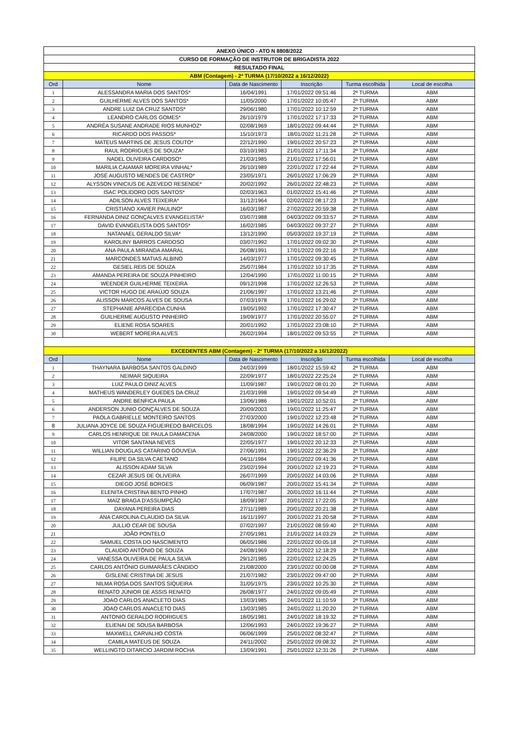| ANEXO ÚNICO - ATO N 8808/2022 | | | | | |
| CURSO DE FORMAÇÃO DE INSTRUTOR DE BRIGADISTA 2022 | | | | | |
| RESULTADO FINAL | | | | | |
| ABM (Contagem) - 2ª TURMA (17/10/2022 a 16/12/2022) | | | | | |
| Ord | Nome | Data de Nascimento | Inscrição | Turma escolhida | Local de escolha |
| 1 | ALESSANDRA MARIA DOS SANTOS* | 16/04/1991 | 17/01/2022 09:51:46 | 2ª TURMA | ABM |
| 2 | GUILHERME ALVES DOS SANTOS* | 11/05/2000 | 17/01/2022 10:05:47 | 2ª TURMA | ABM |
| 3 | ANDRE LUIZ DA CRUZ SANTOS* | 29/06/1980 | 17/01/2022 10:12:59 | 2ª TURMA | ABM |
| 4 | LEANDRO CARLOS GOMES* | 26/10/1979 | 17/01/2022 17:17:33 | 2ª TURMA | ABM |
| 5 | ANDRÉA SUSANE ANDRADE RIOS MUNHOZ* | 02/08/1969 | 18/01/2022 09:44:44 | 2ª TURMA | ABM |
| 6 | RICARDO DOS PASSOS* | 15/10/1973 | 18/01/2022 11:21:28 | 2ª TURMA | ABM |
| 7 | MATEUS MARTINS DE JESUS COUTO* | 22/12/1990 | 19/01/2022 20:57:23 | 2ª TURMA | ABM |
| 8 | RAUL RODRIGUES DE SOUZA* | 03/10/1983 | 21/01/2022 17:11:34 | 2ª TURMA | ABM |
| 9 | NADEL OLIVEIRA CARDOSO* | 21/03/1985 | 21/01/2022 17:56:01 | 2ª TURMA | ABM |
| 10 | MARILIA CAIAMAR MOREIRA VINHAL* | 26/10/1989 | 22/01/2022 17:22:44 | 2ª TURMA | ABM |
| 11 | JOSÉ AUGUSTO MENDES DE CASTRO* | 23/05/1971 | 26/01/2022 17:06:29 | 2ª TURMA | ABM |
| 12 | ALYSSON VINICIUS DE AZEVEDO RESENDE* | 20/02/1992 | 26/01/2022 22:48:23 | 2ª TURMA | ABM |
| 13 | ISAC POLIDORO DOS SANTOS* | 02/03/1963 | 01/02/2022 15:41:46 | 2ª TURMA | ABM |
| 14 | ADILSON ALVES TEIXEIRA* | 31/12/1964 | 02/02/2022 08:17:23 | 2ª TURMA | ABM |
| 15 | CRISTIANO XAVIER PAULINO* | 16/03/1987 | 27/02/2022 20:59:38 | 2ª TURMA | ABM |
| 16 | FERNANDA DINIZ GONÇALVES EVANGELISTA* | 03/07/1988 | 04/03/2022 09:33:57 | 2ª TURMA | ABM |
| 17 | DAVID EVANGELISTA DOS SANTOS* | 16/02/1985 | 04/03/2022 09:37:27 | 2ª TURMA | ABM |
| 18 | NATANAEL GERALDO SILVA* | 13/12/1990 | 05/03/2022 19:37:19 | 2ª TURMA | ABM |
| 19 | KAROLINY BARROS CARDOSO | 03/07/1992 | 17/01/2022 09:02:30 | 2ª TURMA | ABM |
| 20 | ANA PAULA MIRANDA AMARAL | 26/08/1991 | 17/01/2022 09:22:16 | 2ª TURMA | ABM |
| 21 | MARCONDES MATIAS ALBINO | 14/03/1977 | 17/01/2022 09:30:45 | 2ª TURMA | ABM |
| 22 | GESIEL REIS DE SOUZA | 25/07/1984 | 17/01/2022 10:17:35 | 2ª TURMA | ABM |
| 23 | AMANDA PEREIRA DE SOUZA PINHEIRO | 12/04/1990 | 17/01/2022 11:00:15 | 2ª TURMA | ABM |
| 24 | WEENDER GUILHERME TEIXEIRA | 09/12/1998 | 17/01/2022 12:26:53 | 2ª TURMA | ABM |
| 25 | VICTOR HUGO DE ARAÚJO SOUZA | 21/06/1997 | 17/01/2022 13:21:46 | 2ª TURMA | ABM |
| 26 | ALISSON MARCOS ALVES DE SOUSA | 07/03/1978 | 17/01/2022 16:29:02 | 2ª TURMA | ABM |
| 27 | STEPHANIE APARECIDA CUNHA | 19/05/1992 | 17/01/2022 17:30:47 | 2ª TURMA | ABM |
| 28 | GUILHERME AUGUSTO PINHEIRO | 19/09/1977 | 17/01/2022 20:55:07 | 2ª TURMA | ABM |
| 29 | ELIENE ROSA SOARES | 20/01/1992 | 17/01/2022 23:08:10 | 2ª TURMA | ABM |
| 30 | WEBERT MOREIRA ALVES | 26/02/1994 | 18/01/2022 09:53:55 | 2ª TURMA | ABM |
| EXCEDENTES ABM (Contagem) - 2ª TURMA (17/10/2022 a 16/12/2022) | | | | | |
| Ord | Nome | Data de Nascimento | Inscrição | Turma escolhida | Local de escolha |
| 1 | THAYNARA BARBOSA SANTOS GALDINO | 24/03/1999 | 18/01/2022 15:59:42 | 2ª TURMA | ABM |
| 2 | NEIMAR SIQUEIRA | 22/09/1977 | 18/01/2022 22:25:24 | 2ª TURMA | ABM |
| 3 | LUIZ PAULO DINIZ ALVES | 11/09/1987 | 19/01/2022 08:01:20 | 2ª TURMA | ABM |
| 4 | MATHEUS WANDERLEY GUEDES DA CRUZ | 21/03/1998 | 19/01/2022 09:54:49 | 2ª TURMA | ABM |
| 5 | ANDRE BENFICA PAULA | 13/06/1986 | 19/01/2022 10:52:01 | 2ª TURMA | ABM |
| 6 | ANDERSON JUNIO GONÇALVES DE SOUZA | 20/09/2003 | 19/01/2022 11:25:47 | 2ª TURMA | ABM |
| 7 | PAOLA GABRIELLE MONTEIRO SANTOS | 27/03/2000 | 19/01/2022 12:23:48 | 2ª TURMA | ABM |
| 8 | JULIANA JOYCE DE SOUZA FIGUEIREDO BARCELOS | 18/08/1994 | 19/01/2022 14:26:01 | 2ª TURMA | ABM |
| 9 | CARLOS HENRIQUE DE PAULA DAMACENA | 24/08/2000 | 19/01/2022 18:57:00 | 2ª TURMA | ABM |
| 10 | VITOR SANTANA NEVES | 22/05/1977 | 19/01/2022 20:12:33 | 2ª TURMA | ABM |
| 11 | WILLIAN DOUGLAS CATARINO GOUVEIA | 27/06/1991 | 19/01/2022 22:36:29 | 2ª TURMA | ABM |
| 12 | FILIPE DA SILVA CAETANO | 04/11/1984 | 20/01/2022 09:41:36 | 2ª TURMA | ABM |
| 13 | ALISSON ADAM SILVA | 23/02/1994 | 20/01/2022 12:19:23 | 2ª TURMA | ABM |
| 14 | CEZAR JESUS DE OLIVEIRA | 26/07/1999 | 20/01/2022 14:03:06 | 2ª TURMA | ABM |
| 15 | DIEGO JOSÉ BORGES | 06/09/1987 | 20/01/2022 15:41:34 | 2ª TURMA | ABM |
| 16 | ELENITA CRISTINA BENTO PINHO | 17/07/1987 | 20/01/2022 16:11:44 | 2ª TURMA | ABM |
| 17 | MAÍZ BRAGA D'ASSUMPÇÃO | 18/09/1987 | 20/01/2022 17:22:05 | 2ª TURMA | ABM |
| 18 | DAYANA PEREIRA DIAS | 27/11/1989 | 20/01/2022 20:21:38 | 2ª TURMA | ABM |
| 19 | ANA CAROLINA CLAUDIO DA SILVA | 16/11/1997 | 20/01/2022 21:20:58 | 2ª TURMA | ABM |
| 20 | JULLIO CEAR DE SOUSA | 07/02/1997 | 21/01/2022 08:59:40 | 2ª TURMA | ABM |
| 21 | JOÃO PONTELO | 27/05/1981 | 21/01/2022 14:03:29 | 2ª TURMA | ABM |
| 22 | SAMUEL COSTA DO NASCIMENTO | 06/05/1986 | 22/01/2022 00:05:18 | 2ª TURMA | ABM |
| 23 | CLAUDIO ANTÔNIO DE SOUZA | 24/08/1969 | 22/01/2022 12:18:29 | 2ª TURMA | ABM |
| 24 | VANESSA OLIVEIRA DE PAULA SILVA | 29/12/1985 | 22/01/2022 12:24:25 | 2ª TURMA | ABM |
| 25 | CARLOS ANTÔNIO GUIMARÃES CÂNDIDO | 21/08/2000 | 23/01/2022 00:00:08 | 2ª TURMA | ABM |
| 26 | GISLENE CRISTINA DE JESUS | 21/07/1982 | 23/01/2022 09:47:00 | 2ª TURMA | ABM |
| 27 | NILMA ROSA DOS SANTOS SIQUEIRA | 31/05/1975 | 23/01/2022 10:25:30 | 2ª TURMA | ABM |
| 28 | RENATO JÚNIOR DE ASSIS RENATO | 26/08/1977 | 24/01/2022 09:05:49 | 2ª TURMA | ABM |
| 29 | JOAO CARLOS ANACLETO DIAS | 13/03/1985 | 24/01/2022 11:10:59 | 2ª TURMA | ABM |
| 30 | JOAO CARLOS ANACLETO DIAS | 13/03/1985 | 24/01/2022 11:20:20 | 2ª TURMA | ABM |
| 31 | ANTONIO GERALDO RODRIGUES | 18/05/1981 | 24/01/2022 18:19:32 | 2ª TURMA | ABM |
| 32 | ELIENAI DE SOUSA BARBOSA | 12/06/1993 | 24/01/2022 19:36:27 | 2ª TURMA | ABM |
| 33 | MAXWELL CARVALHO COSTA | 06/06/1999 | 25/01/2022 08:32:47 | 2ª TURMA | ABM |
| 34 | CAMILA MATEUS DE SOUZA | 24/11/2002 | 25/01/2022 09:08:32 | 2ª TURMA | ABM |
| 35 | WELLINGTO DITARCIO JARDIM ROCHA | 13/09/1991 | 25/01/2022 12:31:26 | 2ª TURMA | ABM |